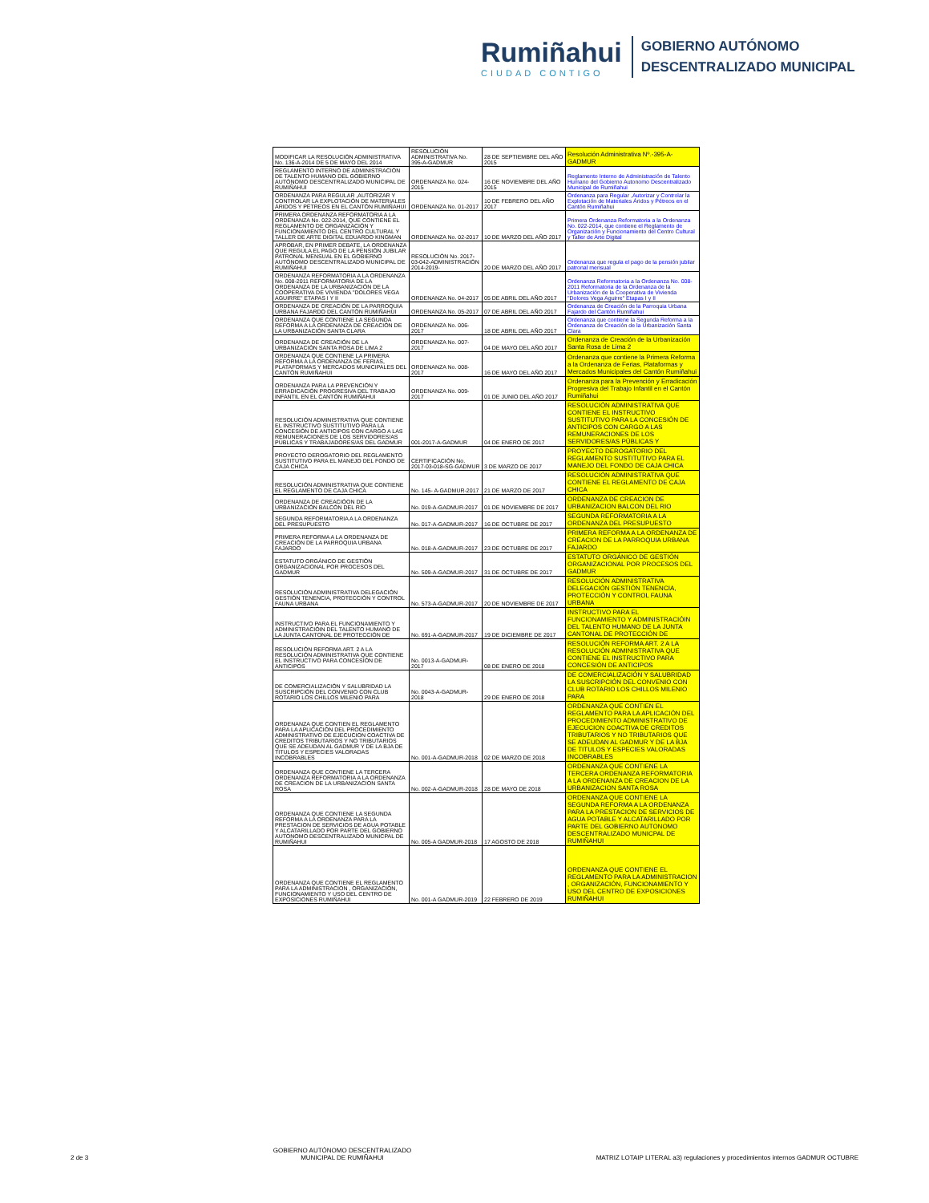Rumiñahui
CIUDAD CONTIGO
GOBIERNO AUTÓNOMO
DESCENTRALIZADO MUNICIPAL
| MODIFICAR LA RESOLUCIÓN ADMINISTRATIVA No. 136-A-2014 DE 5 DE MAYO DEL 2014 | RESOLUCIÓN ADMINISTRATIVA No. 395-A-GADMUR | 28 DE SEPTIEMBRE DEL AÑO 2015 | Resolución Administrativa Nº.-395-A-GADMUR |
| REGLAMENTO INTERNO DE ADMINISTRACIÓN DE TALENTO HUMANO DEL GOBIERNO AUTÓNOMO DESCENTRALIZADO MUNICIPAL DE RUMIÑAHUI | ORDENANZA No. 024-2015 | 16 DE NOVIEMBRE DEL AÑO 2015 | Reglamento Interno de Administración de Talento Humano del Gobierno Autonomo Descentralizado Municipal de Rumiñahui |
| ORDENANZA PARA REGULAR ,AUTORIZAR Y CONTROLAR LA EXPLOTACIÓN DE MATERIALES ÁRIDOS Y PÉTREOS EN EL CANTÓN RUMIÑAHUI | ORDENANZA No. 01-2017 | 10 DE FEBRERO DEL AÑO 2017 | Ordenanza para Regular ,Autorizar y Controlar la Explotación de Materiales Áridos y Pétreos en el Cantón Rumiñahui |
| PRIMERA ORDENANZA REFORMATORIA A LA ORDENANZA No. 022-2014, QUE CONTIENE EL REGLAMENTO DE ORGANIZACIÓN Y FUNCIONAMIENTO DEL CENTRO CULTURAL Y TALLER DE ARTE DIGITAL EDUARDO KINGMAN | ORDENANZA No. 02-2017 | 10 DE MARZO DEL AÑO 2017 | Primera Ordenanza Reformatoria a la Ordenanza No. 022-2014, que contiene el Reglamento de Organización y Funcionamiento del Centro Cultural y Taller de Arte Digital |
| APROBAR, EN PRIMER DEBATE, LA ORDENANZA QUE REGULA EL PAGO DE LA PENSIÓN JUBILAR PATRONAL MENSUAL EN EL GOBIERNO AUTÓNOMO DESCENTRALIZADO MUNICIPAL DE RUMIÑAHUI | RESOLUCIÓN No. 2017-03-042-ADMINISTRACIÓN 2014-2019- | 20 DE MARZO DEL AÑO 2017 | Ordenanza que regula el pago de la pensión jubilar patronal mensual |
| ORDENANZA REFORMATORIA A LA ORDENANZA No. 008-2011 REFORMATORIA DE LA ORDENANZA DE LA URBANIZACIÓN DE LA COOPERATIVA DE VIVIENDA "DOLORES VEGA AGUIRRE" ETAPAS I Y II | ORDENANZA No. 04-2017 | 05 DE ABRIL DEL AÑO 2017 | Ordenanza Reformatoria a la Ordenanza No. 008-2011 Reformatoria de la Ordenanza de la Urbanización de la Cooperativa de Vivienda "Dolores Vega Aguirre" Etapas I y II |
| ORDENANZA DE CREACIÓN DE LA PARROQUIA URBANA FAJARDO DEL CANTÓN RUMIÑAHUI | ORDENANZA No. 05-2017 | 07 DE ABRIL DEL AÑO 2017 | Ordenanza de Creación de la Parroquia Urbana Fajardo del Cantón Rumiñahui |
| ORDENANZA QUE CONTIENE LA SEGUNDA REFORMA A LA ORDENANZA DE CREACIÓN DE LA URBANIZACIÓN SANTA CLARA | ORDENANZA No. 006-2017 | 18 DE ABRIL DEL AÑO 2017 | Ordenanza que contiene la Segunda Reforma a la Ordenanza de Creación de la Urbanización Santa Clara |
| ORDENANZA DE CREACIÓN DE LA URBANIZACIÓN SANTA ROSA DE LIMA 2 | ORDENANZA No. 007-2017 | 04 DE MAYO DEL AÑO 2017 | Ordenanza de Creación de la Urbanización Santa Rosa de Lima 2 |
| ORDENANZA QUE CONTIENE LA PRIMERA REFORMA A LA ORDENANZA DE FERIAS, PLATAFORMAS Y MERCADOS MUNICIPALES DEL CANTÓN RUMIÑAHUI | ORDENANZA No. 008-2017 | 16 DE MAYO DEL AÑO 2017 | Ordenanza que contiene la Primera Reforma a la Ordenanza de Ferias, Plataformas y Mercados Municipales del Cantón Rumiñahui |
| ORDENANZA PARA LA PREVENCIÓN Y ERRADICACIÓN PROGRESIVA DEL TRABAJO INFANTIL EN EL CANTÓN RUMIÑAHUI | ORDENANZA No. 009-2017 | 01 DE JUNIO DEL AÑO 2017 | Ordenanza para la Prevención y Erradicación Progresiva del Trabajo Infantil en el Cantón Rumiñahui |
| RESOLUCIÓN ADMINISTRATIVA QUE CONTIENE EL INSTRUCTIVO SUSTITUTIVO PARA LA CONCESIÓN DE ANTICIPOS CON CARGO A LAS REMUNERACIONES DE LOS SERVIDORES/AS PÚBLICAS Y TRABAJADORES/AS DEL GADMUR | 001-2017-A-GADMUR | 04 DE ENERO DE 2017 | RESOLUCIÓN ADMINISTRATIVA QUE CONTIENE EL INSTRUCTIVO SUSTITUTIVO PARA LA CONCESIÓN DE ANTICIPOS CON CARGO A LAS REMUNERACIONES DE LOS SERVIDORES/AS PÚBLICAS Y |
| PROYECTO DEROGATORIO DEL REGLAMENTO SUSTITUTIVO PARA EL MANEJO DEL FONDO DE CAJA CHICA | CERTIFICACIÓN No. 2017-03-018-SG-GADMUR | 3 DE MARZO DE 2017 | PROYECTO DEROGATORIO DEL REGLAMENTO SUSTITUTIVO PARA EL MANEJO DEL FONDO DE CAJA CHICA |
| RESOLUCIÓN ADMINISTRATIVA QUE CONTIENE EL REGLAMENTO DE CAJA CHICA | No. 145- A-GADMUR-2017 | 21 DE MARZO DE 2017 | RESOLUCIÓN ADMINISTRATIVA QUE CONTIENE EL REGLAMENTO DE CAJA CHICA |
| ORDENANZA DE CREACIÓON DE LA URBANIZACIÓN BALCÓN DEL RÍO | No. 019-A-GADMUR-2017 | 01 DE NOVIEMBRE DE 2017 | ORDENANZA DE CREACION DE URBANIZACION BALCON DEL RIO |
| SEGUNDA REFORMATORIA A LA ORDENANZA DEL PRESUPUESTO | No. 017-A-GADMUR-2017 | 16 DE OCTUBRE DE 2017 | SEGUNDA REFORMATORIA A LA ORDENANZA DEL PRESUPUESTO |
| PRIMERA REFORMA A LA ORDENANZA DE CREACIÓN DE LA PARROQUIA URBANA FAJARDO | No. 018-A-GADMUR-2017 | 23 DE OCTUBRE DE 2017 | PRIMERA REFORMA A LA ORDENANZA DE CREACION DE LA PARROQUIA URBANA FAJARDO |
| ESTATUTO ORGÁNICO DE GESTIÓN ORGANIZACIONAL POR PROCESOS DEL GADMUR | No. 509-A-GADMUR-2017 | 31 DE OCTUBRE DE 2017 | ESTATUTO ORGÁNICO DE GESTIÓN ORGANIZACIONAL POR PROCESOS DEL GADMUR |
| RESOLUCIÓN ADMINISTRATIVA DELEGACIÓN GESTIÓN TENENCIA, PROTECCIÓN Y CONTROL FAUNA URBANA | No. 573-A-GADMUR-2017 | 20 DE NOVIEMBRE DE 2017 | RESOLUCIÓN ADMINISTRATIVA DELEGACIÓN GESTIÓN TENENCIA, PROTECCIÓN Y CONTROL FAUNA URBANA |
| INSTRUCTIVO PARA EL FUNCIONAMIENTO Y ADMINISTRACIÓIN DEL TALENTO HUMANO DE LA JUNTA CANTONAL DE PROTECCIÓN DE | No. 691-A-GADMUR-2017 | 19 DE DICIEMBRE DE 2017 | INSTRUCTIVO PARA EL FUNCIONAMIENTO Y ADMINISTRACIÓIN DEL TALENTO HUMANO DE LA JUNTA CANTONAL DE PROTECCIÓN DE |
| RESOLUCIÓN REFORMA ART. 2 A LA RESOLUCIÓN ADMINISTRATIVA QUE CONTIENE EL INSTRUCTIVO PARA CONCESIÓN DE ANTICIPOS | No. 0013-A-GADMUR-2017 | 08 DE ENERO DE 2018 | RESOLUCIÓN REFORMA ART. 2 A LA RESOLUCIÓN ADMINISTRATIVA QUE CONTIENE EL INSTRUCTIVO PARA CONCESIÓN DE ANTICIPOS |
| DE COMERCIALIZACIÓN Y SALUBRIDAD LA SUSCRIPCIÓN DEL CONVENIO CON CLUB ROTARIO LOS CHILLOS MILENIO PARA | No. 0043-A-GADMUR-2018 | 29 DE ENERO DE 2018 | DE COMERCIALIZACIÓN Y SALUBRIDAD LA SUSCRIPCIÓN DEL CONVENIO CON CLUB ROTARIO LOS CHILLOS MILENIO PARA |
| ORDENANZA QUE CONTIEN EL REGLAMENTO PARA LA APLICACIÓN DEL PROCEDIMIENTO ADMINISTRATIVO DE EJECUCION COACTIVA DE CREDITOS TRIBUTARIOS Y NO TRIBUTARIOS QUE SE ADEUDAN AL GADMUR Y DE LA BJA DE TITULOS Y ESPECIES VALORADAS INCOBRABLES | No. 001-A-GADMUR-2018 | 02 DE MARZO DE 2018 | ORDENANZA QUE CONTIEN EL REGLAMENTO PARA LA APLICACIÓN DEL PROCEDIMIENTO ADMINISTRATIVO DE EJECUCION COACTIVA DE CREDITOS TRIBUTARIOS Y NO TRIBUTARIOS QUE SE ADEUDAN AL GADMUR Y DE LA BJA DE TITULOS Y ESPECIES VALORADAS INCOBRABLES |
| ORDENANZA QUE CONTIENE LA TERCERA ORDENANZA REFORMATORIA A LA ORDENANZA DE CREACION DE LA URBANIZACION SANTA ROSA | No. 002-A-GADMUR-2018 | 28 DE MAYO DE 2018 | ORDENANZA QUE CONTIENE LA TERCERA ORDENANZA REFORMATORIA A LA ORDENANZA DE CREACION DE LA URBANIZACION SANTA ROSA |
| ORDENANZA QUE CONTIENE LA SEGUNDA REFORMA A LA ORDENANZA PARA LA PRESTACION DE SERVICIOS DE AGUA POTABLE Y ALCATARILLADO POR PARTE DEL GOBIERNO AUTONOMO DESCENTRALIZADO MUNICPAL DE RUMIÑAHUI | No. 005-A GADMUR-2018 | 17 AGOSTO DE 2018 | ORDENANZA QUE CONTIENE LA SEGUNDA REFORMA A LA ORDENANZA PARA LA PRESTACION DE SERVICIOS DE AGUA POTABLE Y ALCATARILLADO POR PARTE DEL GOBIERNO AUTONOMO DESCENTRALIZADO MUNICPAL DE RUMIÑAHUI |
| ORDENANZA QUE CONTIENE EL REGLAMENTO PARA LA ADMINISTRACION , ORGANIZACIÓN, FUNCIONAMIENTO Y USO DEL CENTRO DE EXPOSICIONES RUMIÑAHUI | No. 001-A GADMUR-2019 | 22 FEBRERO DE 2019 | ORDENANZA QUE CONTIENE EL REGLAMENTO PARA LA ADMINISTRACION , ORGANIZACIÓN, FUNCIONAMIENTO Y USO DEL CENTRO DE EXPOSICIONES RUMIÑAHUI |
2 de 3 GOBIERNO AUTÓNOMO DESCENTRALIZADO
MUNICIPAL DE RUMIÑAHUI MATRIZ LOTAIP LITERAL a3) regulaciones y procedimientos internos GADMUR OCTUBRE